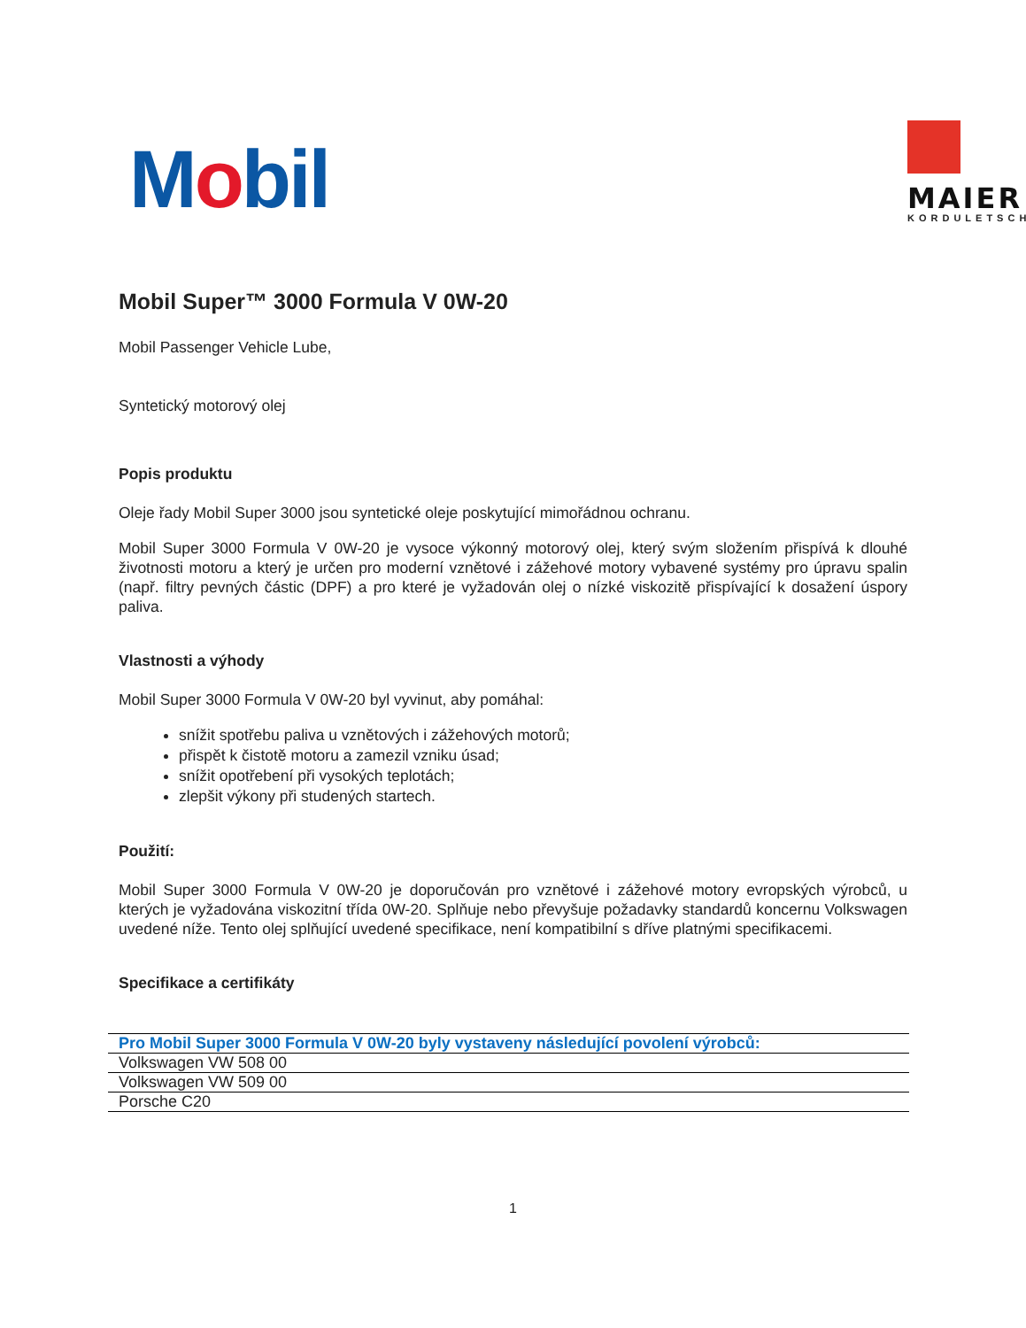Mobil
MAIER
KORDULETSCH
Mobil Super™ 3000 Formula V 0W-20
Mobil Passenger Vehicle Lube,
Syntetický motorový olej
Popis produktu
Oleje řady Mobil Super 3000 jsou syntetické oleje poskytující mimořádnou ochranu.
Mobil Super 3000 Formula V 0W-20 je vysoce výkonný motorový olej, který svým složením přispívá k dlouhé životnosti motoru a který je určen pro moderní vznětové i zážehové motory vybavené systémy pro úpravu spalin (např. filtry pevných částic (DPF) a pro které je vyžadován olej o nízké viskozitě přispívající k dosažení úspory paliva.
Vlastnosti a výhody
Mobil Super 3000 Formula V 0W-20 byl vyvinut, aby pomáhal:
snížit spotřebu paliva u vznětových i zážehových motorů;
přispět k čistotě motoru a zamezil vzniku úsad;
snížit opotřebení při vysokých teplotách;
zlepšit výkony při studených startech.
Použití:
Mobil Super 3000 Formula V 0W-20 je doporučován pro vznětové i zážehové motory evropských výrobců, u kterých je vyžadována viskozitní třída 0W-20. Splňuje nebo převyšuje požadavky standardů koncernu Volkswagen uvedené níže. Tento olej splňující uvedené specifikace, není kompatibilní s dříve platnými specifikacemi.
Specifikace a certifikáty
| Pro Mobil Super 3000 Formula V 0W-20 byly vystaveny následující povolení výrobců: |
| --- |
| Volkswagen VW 508 00 |
| Volkswagen VW 509 00 |
| Porsche C20 |
1